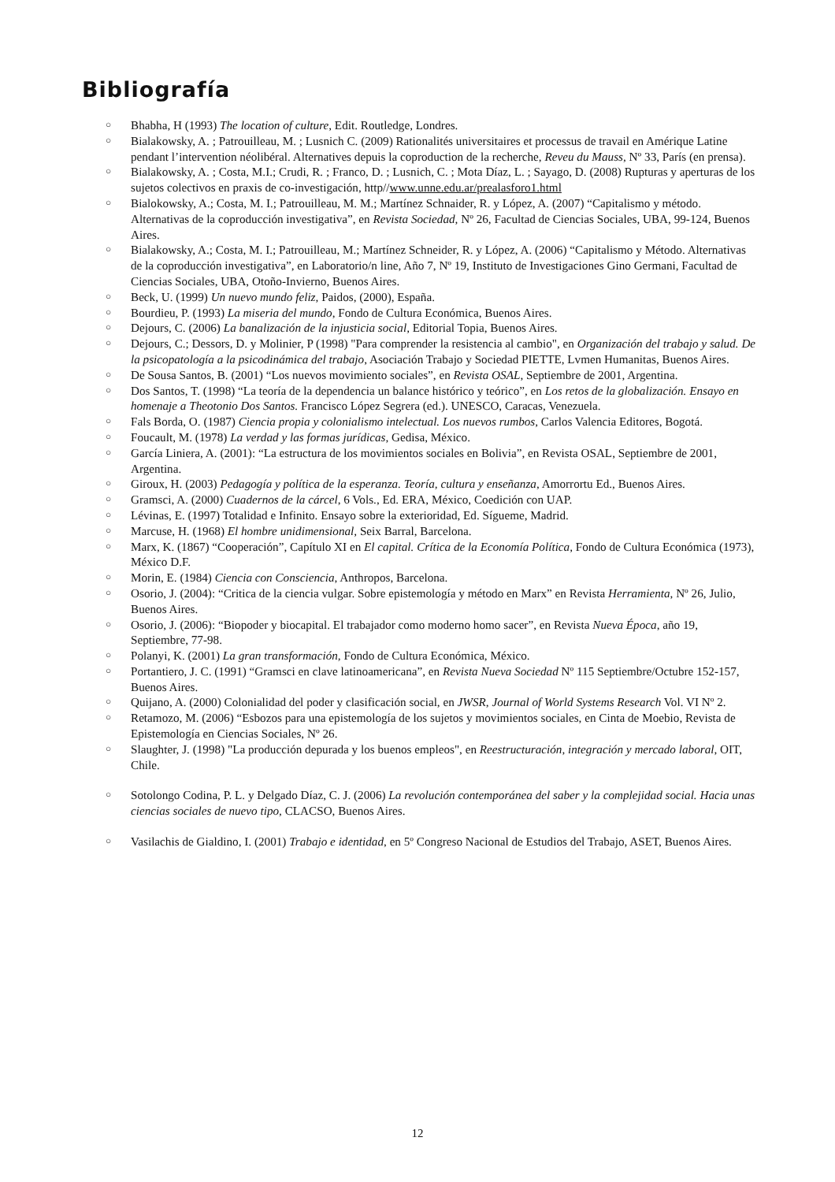Bibliografía
○ Bhabha, H (1993) The location of culture, Edit. Routledge, Londres.
○ Bialakowsky, A. ; Patrouilleau, M. ; Lusnich C. (2009) Rationalités universitaires et processus de travail en Amérique Latine pendant l’intervention néolibéral. Alternatives depuis la coproduction de la recherche, Reveu du Mauss, Nº 33, París (en prensa).
○ Bialakowsky, A. ; Costa, M.I.; Crudi, R. ; Franco, D. ; Lusnich, C. ; Mota Díaz, L. ; Sayago, D. (2008) Rupturas y aperturas de los sujetos colectivos en praxis de co-investigación, http//www.unne.edu.ar/prealasforo1.html
○ Bialokowsky, A.; Costa, M. I.; Patrouilleau, M. M.; Martínez Schnaider, R. y López, A. (2007) “Capitalismo y método. Alternativas de la coproducción investigativa”, en Revista Sociedad, Nº 26, Facultad de Ciencias Sociales, UBA, 99-124, Buenos Aires.
○ Bialakowsky, A.; Costa, M. I.; Patrouilleau, M.; Martínez Schneider, R. y López, A. (2006) “Capitalismo y Método. Alternativas de la coproducción investigativa”, en Laboratorio/n line, Año 7, Nº 19, Instituto de Investigaciones Gino Germani, Facultad de Ciencias Sociales, UBA, Otoño-Invierno, Buenos Aires.
○ Beck, U. (1999) Un nuevo mundo feliz, Paidos, (2000), España.
○ Bourdieu, P. (1993) La miseria del mundo, Fondo de Cultura Económica, Buenos Aires.
○ Dejours, C. (2006) La banalización de la injusticia social, Editorial Topia, Buenos Aires.
○ Dejours, C.; Dessors, D. y Molinier, P (1998) "Para comprender la resistencia al cambio", en Organización del trabajo y salud. De la psicopatología a la psicodinámica del trabajo, Asociación Trabajo y Sociedad PIETTE, Lvmen Humanitas, Buenos Aires.
○ De Sousa Santos, B. (2001) “Los nuevos movimiento sociales”, en Revista OSAL, Septiembre de 2001, Argentina.
○ Dos Santos, T. (1998) “La teoría de la dependencia un balance histórico y teórico”, en Los retos de la globalización. Ensayo en homenaje a Theotonio Dos Santos. Francisco López Segrera (ed.). UNESCO, Caracas, Venezuela.
○ Fals Borda, O. (1987) Ciencia propia y colonialismo intelectual. Los nuevos rumbos, Carlos Valencia Editores, Bogotá.
○ Foucault, M. (1978) La verdad y las formas jurídicas, Gedisa, México.
○ García Liniera, A. (2001): “La estructura de los movimientos sociales en Bolivia”, en Revista OSAL, Septiembre de 2001, Argentina.
○ Giroux, H. (2003) Pedagogía y política de la esperanza. Teoría, cultura y enseñanza, Amorrortu Ed., Buenos Aires.
○ Gramsci, A. (2000) Cuadernos de la cárcel, 6 Vols., Ed. ERA, México, Coedición con UAP.
○ Lévinas, E. (1997) Totalidad e Infinito. Ensayo sobre la exterioridad, Ed. Sígueme, Madrid.
○ Marcuse, H. (1968) El hombre unidimensional, Seix Barral, Barcelona.
○ Marx, K. (1867) “Cooperación”, Capítulo XI en El capital. Crítica de la Economía Política, Fondo de Cultura Económica (1973), México D.F.
○ Morin, E. (1984) Ciencia con Consciencia, Anthropos, Barcelona.
○ Osorio, J. (2004): “Critica de la ciencia vulgar. Sobre epistemología y método en Marx” en Revista Herramienta, Nº 26, Julio, Buenos Aires.
○ Osorio, J. (2006): “Biopoder y biocapital. El trabajador como moderno homo sacer”, en Revista Nueva Época, año 19, Septiembre, 77-98.
○ Polanyi, K. (2001) La gran transformación, Fondo de Cultura Económica, México.
○ Portantiero, J. C. (1991) “Gramsci en clave latinoamericana”, en Revista Nueva Sociedad Nº 115 Septiembre/Octubre 152-157, Buenos Aires.
○ Quijano, A. (2000) Colonialidad del poder y clasificación social, en JWSR, Journal of World Systems Research Vol. VI Nº 2.
○ Retamozo, M. (2006) “Esbozos para una epistemología de los sujetos y movimientos sociales, en Cinta de Moebio, Revista de Epistemología en Ciencias Sociales, Nº 26.
○ Slaughter, J. (1998) "La producción depurada y los buenos empleos", en Reestructuración, integración y mercado laboral, OIT, Chile.
○ Sotolongo Codina, P. L. y Delgado Díaz, C. J. (2006) La revolución contemporánea del saber y la complejidad social. Hacia unas ciencias sociales de nuevo tipo, CLACSO, Buenos Aires.
○ Vasilachis de Gialdino, I. (2001) Trabajo e identidad, en 5º Congreso Nacional de Estudios del Trabajo, ASET, Buenos Aires.
12